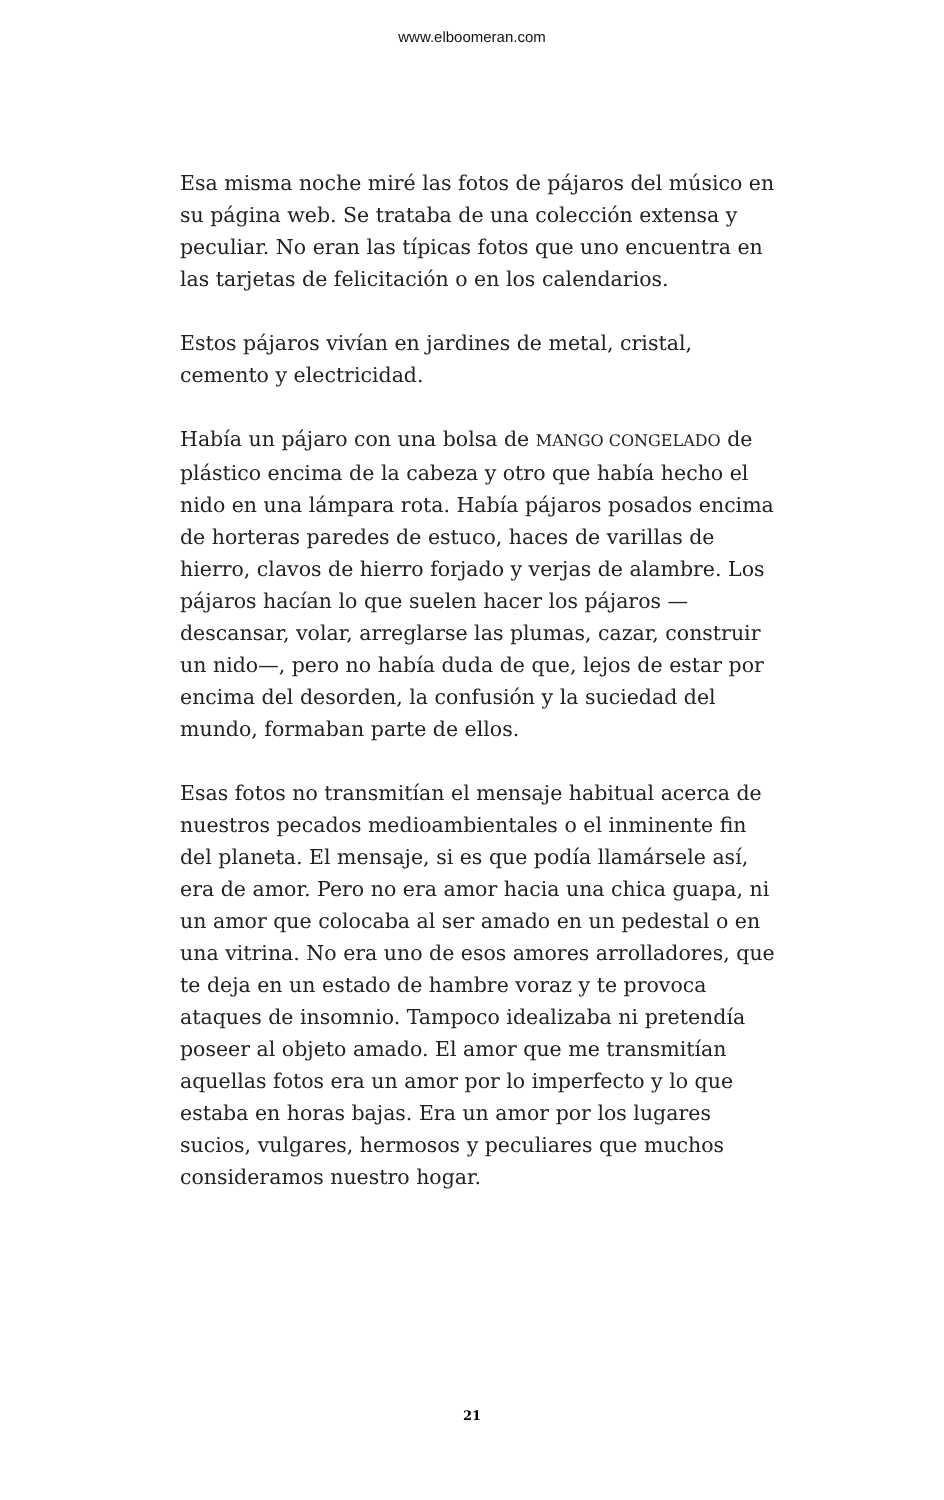www.elboomeran.com
Esa misma noche miré las fotos de pájaros del músico en su página web. Se trataba de una colección extensa y peculiar. No eran las típicas fotos que uno encuentra en las tarjetas de felicitación o en los calendarios.
Estos pájaros vivían en jardines de metal, cristal, cemento y electricidad.
Había un pájaro con una bolsa de MANGO CONGELADO de plástico encima de la cabeza y otro que había hecho el nido en una lámpara rota. Había pájaros posados encima de horteras paredes de estuco, haces de varillas de hierro, clavos de hierro forjado y verjas de alambre. Los pájaros hacían lo que suelen hacer los pájaros —descansar, volar, arreglarse las plumas, cazar, construir un nido—, pero no había duda de que, lejos de estar por encima del desorden, la confusión y la suciedad del mundo, formaban parte de ellos.
Esas fotos no transmitían el mensaje habitual acerca de nuestros pecados medioambientales o el inminente fin del planeta. El mensaje, si es que podía llamársele así, era de amor. Pero no era amor hacia una chica guapa, ni un amor que colocaba al ser amado en un pedestal o en una vitrina. No era uno de esos amores arrolladores, que te deja en un estado de hambre voraz y te provoca ataques de insomnio. Tampoco idealizaba ni pretendía poseer al objeto amado. El amor que me transmitían aquellas fotos era un amor por lo imperfecto y lo que estaba en horas bajas. Era un amor por los lugares sucios, vulgares, hermosos y peculiares que muchos consideramos nuestro hogar.
21